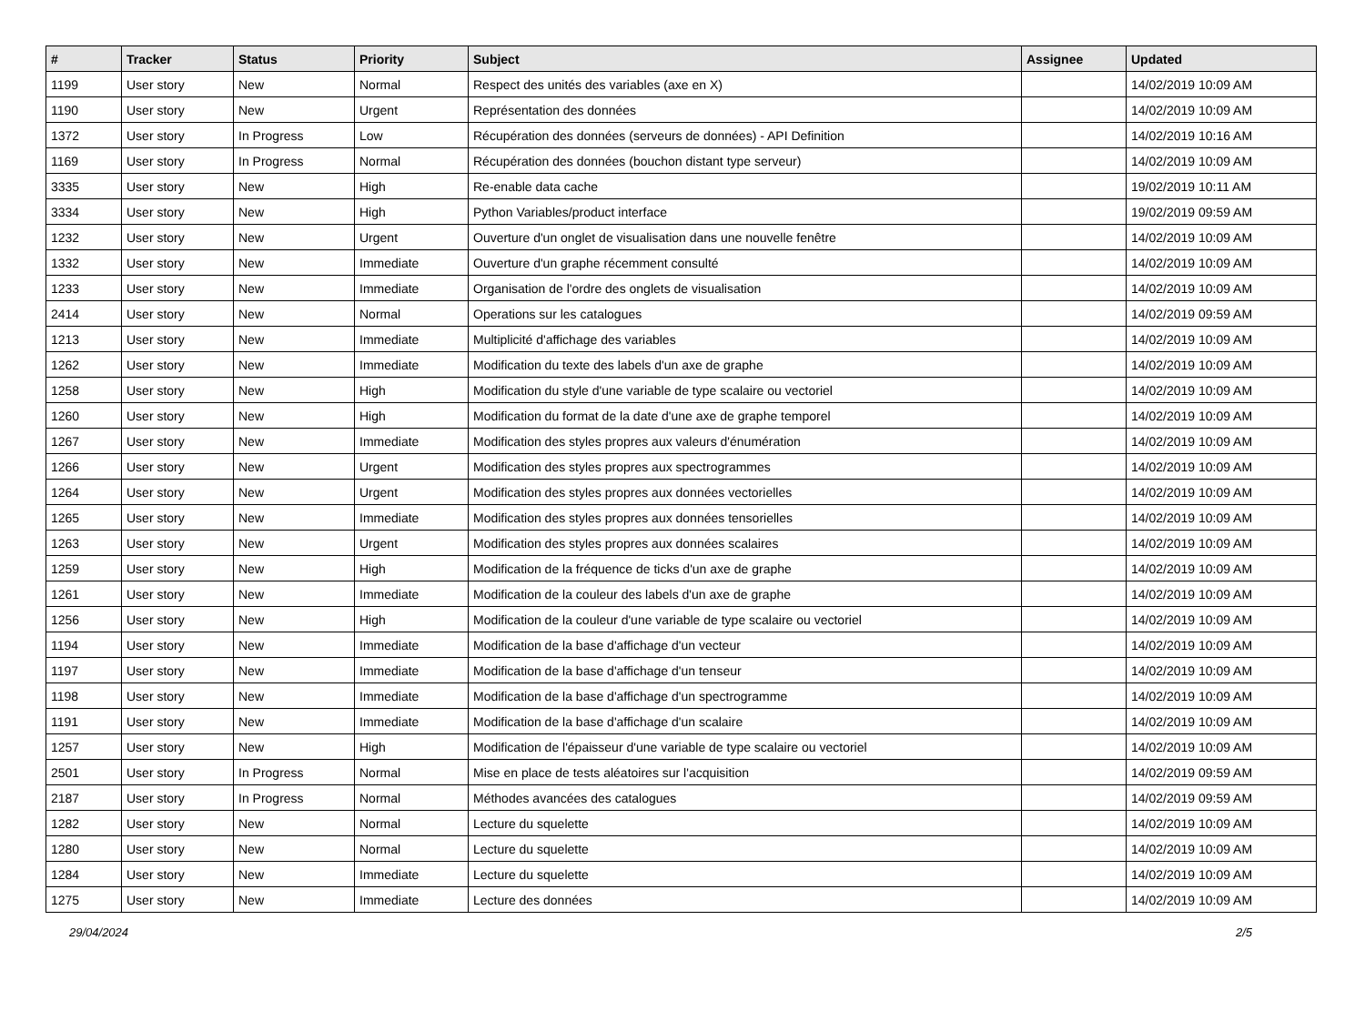| # | Tracker | Status | Priority | Subject | Assignee | Updated |
| --- | --- | --- | --- | --- | --- | --- |
| 1199 | User story | New | Normal | Respect des unités des variables (axe en X) | | 14/02/2019 10:09 AM |
| 1190 | User story | New | Urgent | Représentation des données | | 14/02/2019 10:09 AM |
| 1372 | User story | In Progress | Low | Récupération des données (serveurs de données) - API Definition | | 14/02/2019 10:16 AM |
| 1169 | User story | In Progress | Normal | Récupération des données (bouchon distant type serveur) | | 14/02/2019 10:09 AM |
| 3335 | User story | New | High | Re-enable data cache | | 19/02/2019 10:11 AM |
| 3334 | User story | New | High | Python Variables/product interface | | 19/02/2019 09:59 AM |
| 1232 | User story | New | Urgent | Ouverture d'un onglet de visualisation dans une nouvelle fenêtre | | 14/02/2019 10:09 AM |
| 1332 | User story | New | Immediate | Ouverture d'un graphe récemment consulté | | 14/02/2019 10:09 AM |
| 1233 | User story | New | Immediate | Organisation de l'ordre des onglets de visualisation | | 14/02/2019 10:09 AM |
| 2414 | User story | New | Normal | Operations sur les catalogues | | 14/02/2019 09:59 AM |
| 1213 | User story | New | Immediate | Multiplicité d'affichage des variables | | 14/02/2019 10:09 AM |
| 1262 | User story | New | Immediate | Modification du texte des labels d'un axe de graphe | | 14/02/2019 10:09 AM |
| 1258 | User story | New | High | Modification du style d'une variable de type scalaire ou vectoriel | | 14/02/2019 10:09 AM |
| 1260 | User story | New | High | Modification du format de la date d'une axe de graphe temporel | | 14/02/2019 10:09 AM |
| 1267 | User story | New | Immediate | Modification des styles propres aux valeurs d'énumération | | 14/02/2019 10:09 AM |
| 1266 | User story | New | Urgent | Modification des styles propres aux spectrogrammes | | 14/02/2019 10:09 AM |
| 1264 | User story | New | Urgent | Modification des styles propres aux données vectorielles | | 14/02/2019 10:09 AM |
| 1265 | User story | New | Immediate | Modification des styles propres aux données tensorielles | | 14/02/2019 10:09 AM |
| 1263 | User story | New | Urgent | Modification des styles propres aux données scalaires | | 14/02/2019 10:09 AM |
| 1259 | User story | New | High | Modification de la fréquence de ticks d'un axe de graphe | | 14/02/2019 10:09 AM |
| 1261 | User story | New | Immediate | Modification de la couleur des labels d'un axe de graphe | | 14/02/2019 10:09 AM |
| 1256 | User story | New | High | Modification de la couleur d'une variable de type scalaire ou vectoriel | | 14/02/2019 10:09 AM |
| 1194 | User story | New | Immediate | Modification de la base d'affichage d'un vecteur | | 14/02/2019 10:09 AM |
| 1197 | User story | New | Immediate | Modification de la base d'affichage d'un tenseur | | 14/02/2019 10:09 AM |
| 1198 | User story | New | Immediate | Modification de la base d'affichage d'un spectrogramme | | 14/02/2019 10:09 AM |
| 1191 | User story | New | Immediate | Modification de la base d'affichage d'un scalaire | | 14/02/2019 10:09 AM |
| 1257 | User story | New | High | Modification de l'épaisseur d'une variable de type scalaire ou vectoriel | | 14/02/2019 10:09 AM |
| 2501 | User story | In Progress | Normal | Mise en place de tests aléatoires sur l'acquisition | | 14/02/2019 09:59 AM |
| 2187 | User story | In Progress | Normal | Méthodes avancées des catalogues | | 14/02/2019 09:59 AM |
| 1282 | User story | New | Normal | Lecture du squelette | | 14/02/2019 10:09 AM |
| 1280 | User story | New | Normal | Lecture du squelette | | 14/02/2019 10:09 AM |
| 1284 | User story | New | Immediate | Lecture du squelette | | 14/02/2019 10:09 AM |
| 1275 | User story | New | Immediate | Lecture des données | | 14/02/2019 10:09 AM |
29/04/2024 2/5